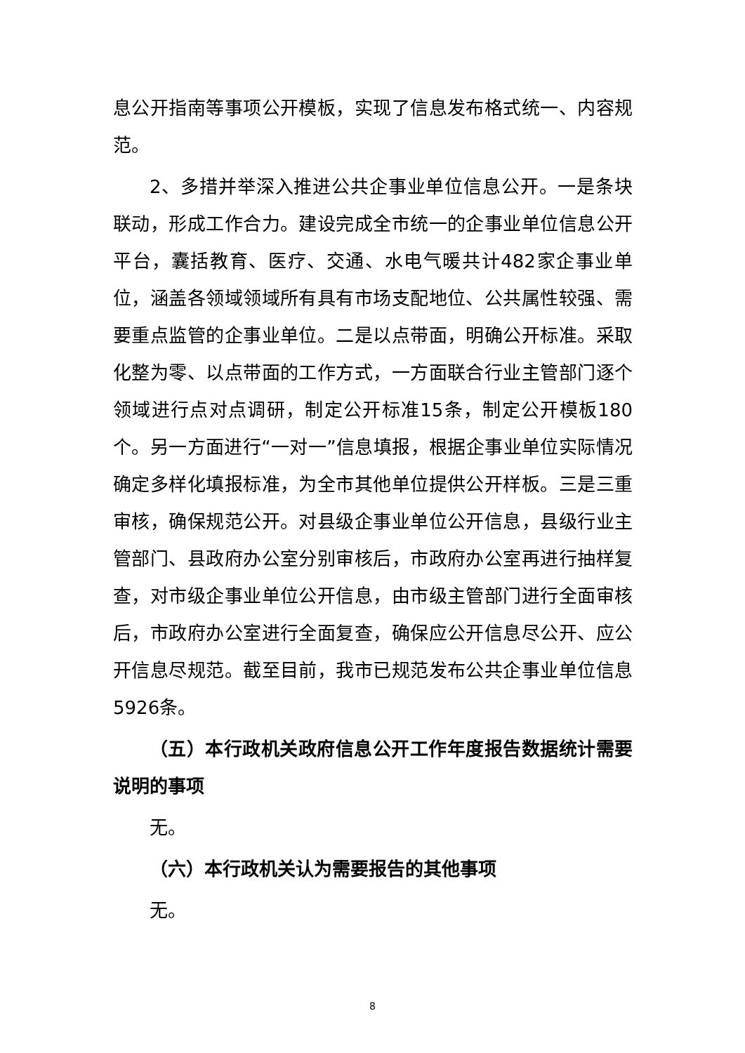息公开指南等事项公开模板，实现了信息发布格式统一、内容规范。
2、多措并举深入推进公共企事业单位信息公开。一是条块联动，形成工作合力。建设完成全市统一的企事业单位信息公开平台，囊括教育、医疗、交通、水电气暖共计482家企事业单位，涵盖各领域领域所有具有市场支配地位、公共属性较强、需要重点监管的企事业单位。二是以点带面，明确公开标准。采取化整为零、以点带面的工作方式，一方面联合行业主管部门逐个领域进行点对点调研，制定公开标准15条，制定公开模板180个。另一方面进行“一对一”信息填报，根据企事业单位实际情况确定多样化填报标准，为全市其他单位提供公开样板。三是三重审核，确保规范公开。对县级企事业单位公开信息，县级行业主管部门、县政府办公室分别审核后，市政府办公室再进行抽样复查，对市级企事业单位公开信息，由市级主管部门进行全面审核后，市政府办公室进行全面复查，确保应公开信息尽公开、应公开信息尽规范。截至目前，我市已规范发布公共企事业单位信息5926条。
（五）本行政机关政府信息公开工作年度报告数据统计需要说明的事项
无。
（六）本行政机关认为需要报告的其他事项
无。
8